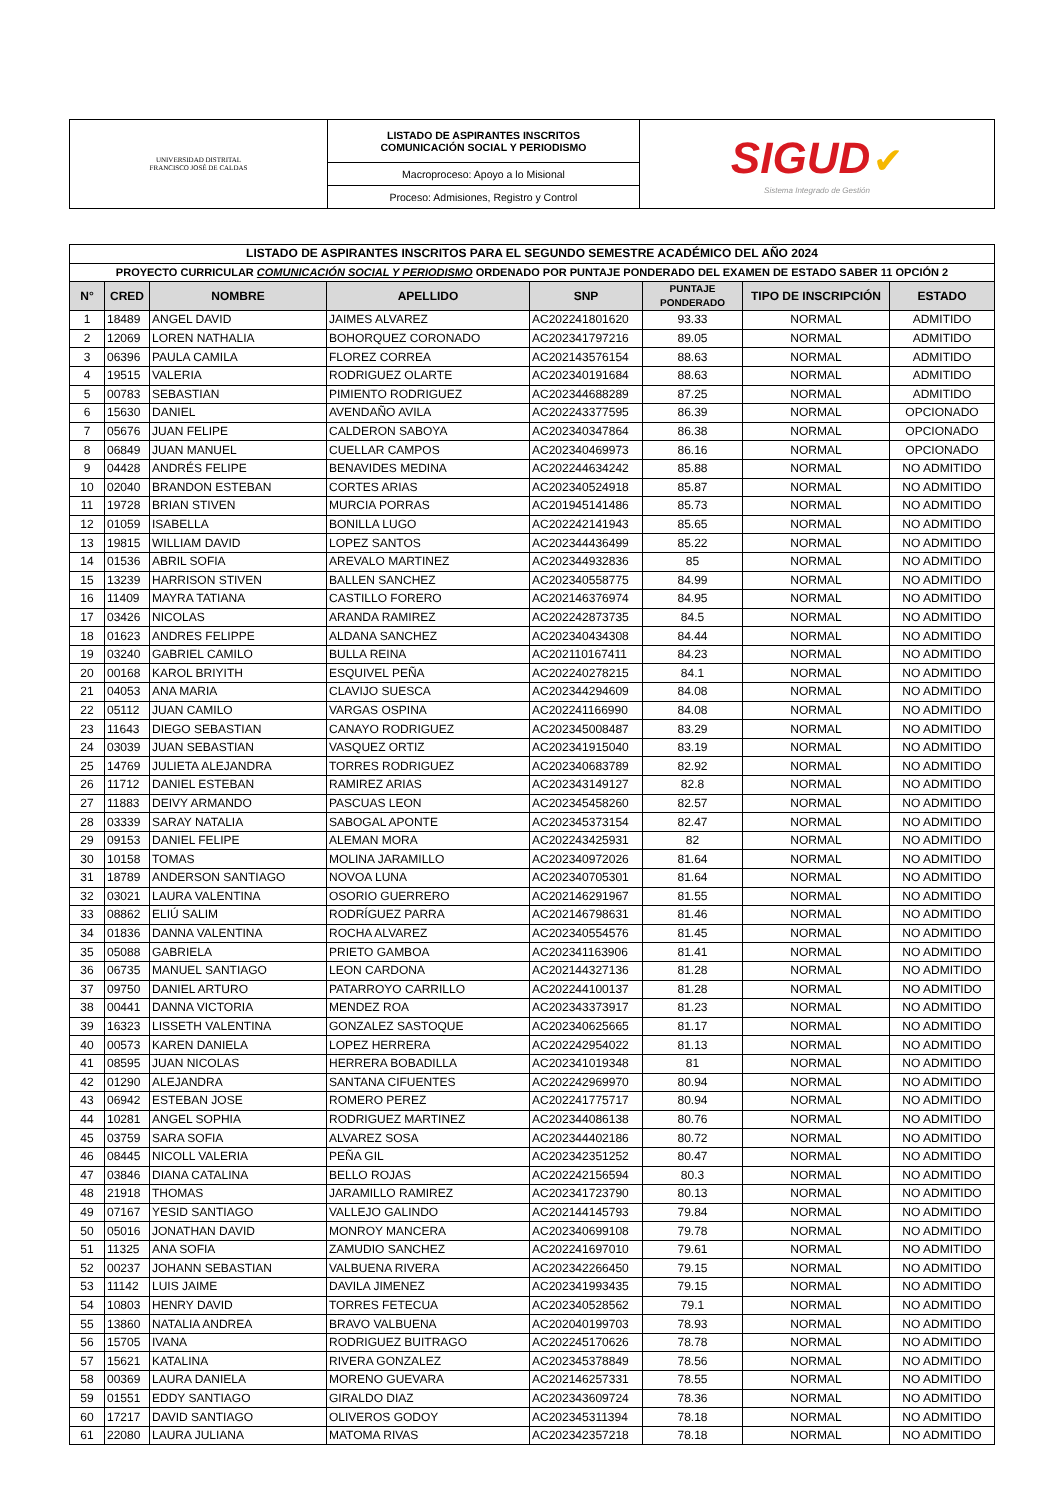| UNIVERSIDAD DISTRITAL FRANCISCO JOSÉ DE CALDAS | LISTADO DE ASPIRANTES INSCRITOS COMUNICACIÓN SOCIAL Y PERIODISMO | SIGUD ✔ Sistema Integrado de Gestión |
| | Macroproceso: Apoyo a lo Misional | |
| | Proceso: Admisiones, Registro y Control | |
| LISTADO DE ASPIRANTES INSCRITOS PARA EL SEGUNDO SEMESTRE ACADÉMICO DEL AÑO 2024 | | | | | | | |
| --- | --- | --- | --- | --- | --- | --- | --- |
| PROYECTO CURRICULAR COMUNICACIÓN SOCIAL Y PERIODISMO ORDENADO POR PUNTAJE PONDERADO DEL EXAMEN DE ESTADO SABER 11 OPCIÓN 2 | | | | | | | |
| N° | CRED | NOMBRE | APELLIDO | SNP | PUNTAJE PONDERADO | TIPO DE INSCRIPCIÓN | ESTADO |
| 1 | 18489 | ANGEL DAVID | JAIMES ALVAREZ | AC202241801620 | 93.33 | NORMAL | ADMITIDO |
| 2 | 12069 | LOREN NATHALIA | BOHORQUEZ CORONADO | AC202341797216 | 89.05 | NORMAL | ADMITIDO |
| 3 | 06396 | PAULA CAMILA | FLOREZ CORREA | AC202143576154 | 88.63 | NORMAL | ADMITIDO |
| 4 | 19515 | VALERIA | RODRIGUEZ OLARTE | AC202340191684 | 88.63 | NORMAL | ADMITIDO |
| 5 | 00783 | SEBASTIAN | PIMIENTO RODRIGUEZ | AC202344688289 | 87.25 | NORMAL | ADMITIDO |
| 6 | 15630 | DANIEL | AVENDAÑO AVILA | AC202243377595 | 86.39 | NORMAL | OPCIONADO |
| 7 | 05676 | JUAN FELIPE | CALDERON SABOYA | AC202340347864 | 86.38 | NORMAL | OPCIONADO |
| 8 | 06849 | JUAN MANUEL | CUELLAR CAMPOS | AC202340469973 | 86.16 | NORMAL | OPCIONADO |
| 9 | 04428 | ANDRÉS FELIPE | BENAVIDES MEDINA | AC202244634242 | 85.88 | NORMAL | NO ADMITIDO |
| 10 | 02040 | BRANDON ESTEBAN | CORTES ARIAS | AC202340524918 | 85.87 | NORMAL | NO ADMITIDO |
| 11 | 19728 | BRIAN STIVEN | MURCIA PORRAS | AC201945141486 | 85.73 | NORMAL | NO ADMITIDO |
| 12 | 01059 | ISABELLA | BONILLA LUGO | AC202242141943 | 85.65 | NORMAL | NO ADMITIDO |
| 13 | 19815 | WILLIAM DAVID | LOPEZ SANTOS | AC202344436499 | 85.22 | NORMAL | NO ADMITIDO |
| 14 | 01536 | ABRIL SOFIA | AREVALO MARTINEZ | AC202344932836 | 85 | NORMAL | NO ADMITIDO |
| 15 | 13239 | HARRISON STIVEN | BALLEN SANCHEZ | AC202340558775 | 84.99 | NORMAL | NO ADMITIDO |
| 16 | 11409 | MAYRA TATIANA | CASTILLO FORERO | AC202146376974 | 84.95 | NORMAL | NO ADMITIDO |
| 17 | 03426 | NICOLAS | ARANDA RAMIREZ | AC202242873735 | 84.5 | NORMAL | NO ADMITIDO |
| 18 | 01623 | ANDRES FELIPPE | ALDANA SANCHEZ | AC202340434308 | 84.44 | NORMAL | NO ADMITIDO |
| 19 | 03240 | GABRIEL CAMILO | BULLA REINA | AC202110167411 | 84.23 | NORMAL | NO ADMITIDO |
| 20 | 00168 | KAROL BRIYITH | ESQUIVEL PEÑA | AC202240278215 | 84.1 | NORMAL | NO ADMITIDO |
| 21 | 04053 | ANA MARIA | CLAVIJO SUESCA | AC202344294609 | 84.08 | NORMAL | NO ADMITIDO |
| 22 | 05112 | JUAN CAMILO | VARGAS OSPINA | AC202241166990 | 84.08 | NORMAL | NO ADMITIDO |
| 23 | 11643 | DIEGO SEBASTIAN | CANAYO RODRIGUEZ | AC202345008487 | 83.29 | NORMAL | NO ADMITIDO |
| 24 | 03039 | JUAN SEBASTIAN | VASQUEZ ORTIZ | AC202341915040 | 83.19 | NORMAL | NO ADMITIDO |
| 25 | 14769 | JULIETA ALEJANDRA | TORRES RODRIGUEZ | AC202340683789 | 82.92 | NORMAL | NO ADMITIDO |
| 26 | 11712 | DANIEL ESTEBAN | RAMIREZ ARIAS | AC202343149127 | 82.8 | NORMAL | NO ADMITIDO |
| 27 | 11883 | DEIVY ARMANDO | PASCUAS LEON | AC202345458260 | 82.57 | NORMAL | NO ADMITIDO |
| 28 | 03339 | SARAY NATALIA | SABOGAL APONTE | AC202345373154 | 82.47 | NORMAL | NO ADMITIDO |
| 29 | 09153 | DANIEL FELIPE | ALEMAN MORA | AC202243425931 | 82 | NORMAL | NO ADMITIDO |
| 30 | 10158 | TOMAS | MOLINA JARAMILLO | AC202340972026 | 81.64 | NORMAL | NO ADMITIDO |
| 31 | 18789 | ANDERSON SANTIAGO | NOVOA LUNA | AC202340705301 | 81.64 | NORMAL | NO ADMITIDO |
| 32 | 03021 | LAURA VALENTINA | OSORIO GUERRERO | AC202146291967 | 81.55 | NORMAL | NO ADMITIDO |
| 33 | 08862 | ELIÚ SALIM | RODRÍGUEZ PARRA | AC202146798631 | 81.46 | NORMAL | NO ADMITIDO |
| 34 | 01836 | DANNA VALENTINA | ROCHA ALVAREZ | AC202340554576 | 81.45 | NORMAL | NO ADMITIDO |
| 35 | 05088 | GABRIELA | PRIETO GAMBOA | AC202341163906 | 81.41 | NORMAL | NO ADMITIDO |
| 36 | 06735 | MANUEL SANTIAGO | LEON CARDONA | AC202144327136 | 81.28 | NORMAL | NO ADMITIDO |
| 37 | 09750 | DANIEL ARTURO | PATARROYO CARRILLO | AC202244100137 | 81.28 | NORMAL | NO ADMITIDO |
| 38 | 00441 | DANNA VICTORIA | MENDEZ ROA | AC202343373917 | 81.23 | NORMAL | NO ADMITIDO |
| 39 | 16323 | LISSETH VALENTINA | GONZALEZ SASTOQUE | AC202340625665 | 81.17 | NORMAL | NO ADMITIDO |
| 40 | 00573 | KAREN DANIELA | LOPEZ HERRERA | AC202242954022 | 81.13 | NORMAL | NO ADMITIDO |
| 41 | 08595 | JUAN NICOLAS | HERRERA BOBADILLA | AC202341019348 | 81 | NORMAL | NO ADMITIDO |
| 42 | 01290 | ALEJANDRA | SANTANA CIFUENTES | AC202242969970 | 80.94 | NORMAL | NO ADMITIDO |
| 43 | 06942 | ESTEBAN JOSE | ROMERO PEREZ | AC202241775717 | 80.94 | NORMAL | NO ADMITIDO |
| 44 | 10281 | ANGEL SOPHIA | RODRIGUEZ MARTINEZ | AC202344086138 | 80.76 | NORMAL | NO ADMITIDO |
| 45 | 03759 | SARA SOFIA | ALVAREZ SOSA | AC202344402186 | 80.72 | NORMAL | NO ADMITIDO |
| 46 | 08445 | NICOLL VALERIA | PEÑA GIL | AC202342351252 | 80.47 | NORMAL | NO ADMITIDO |
| 47 | 03846 | DIANA CATALINA | BELLO ROJAS | AC202242156594 | 80.3 | NORMAL | NO ADMITIDO |
| 48 | 21918 | THOMAS | JARAMILLO RAMIREZ | AC202341723790 | 80.13 | NORMAL | NO ADMITIDO |
| 49 | 07167 | YESID SANTIAGO | VALLEJO GALINDO | AC202144145793 | 79.84 | NORMAL | NO ADMITIDO |
| 50 | 05016 | JONATHAN DAVID | MONROY MANCERA | AC202340699108 | 79.78 | NORMAL | NO ADMITIDO |
| 51 | 11325 | ANA SOFIA | ZAMUDIO SANCHEZ | AC202241697010 | 79.61 | NORMAL | NO ADMITIDO |
| 52 | 00237 | JOHANN SEBASTIAN | VALBUENA RIVERA | AC202342266450 | 79.15 | NORMAL | NO ADMITIDO |
| 53 | 11142 | LUIS JAIME | DAVILA JIMENEZ | AC202341993435 | 79.15 | NORMAL | NO ADMITIDO |
| 54 | 10803 | HENRY DAVID | TORRES FETECUA | AC202340528562 | 79.1 | NORMAL | NO ADMITIDO |
| 55 | 13860 | NATALIA ANDREA | BRAVO VALBUENA | AC202040199703 | 78.93 | NORMAL | NO ADMITIDO |
| 56 | 15705 | IVANA | RODRIGUEZ BUITRAGO | AC202245170626 | 78.78 | NORMAL | NO ADMITIDO |
| 57 | 15621 | KATALINA | RIVERA GONZALEZ | AC202345378849 | 78.56 | NORMAL | NO ADMITIDO |
| 58 | 00369 | LAURA DANIELA | MORENO GUEVARA | AC202146257331 | 78.55 | NORMAL | NO ADMITIDO |
| 59 | 01551 | EDDY SANTIAGO | GIRALDO DIAZ | AC202343609724 | 78.36 | NORMAL | NO ADMITIDO |
| 60 | 17217 | DAVID SANTIAGO | OLIVEROS GODOY | AC202345311394 | 78.18 | NORMAL | NO ADMITIDO |
| 61 | 22080 | LAURA JULIANA | MATOMA RIVAS | AC202342357218 | 78.18 | NORMAL | NO ADMITIDO |